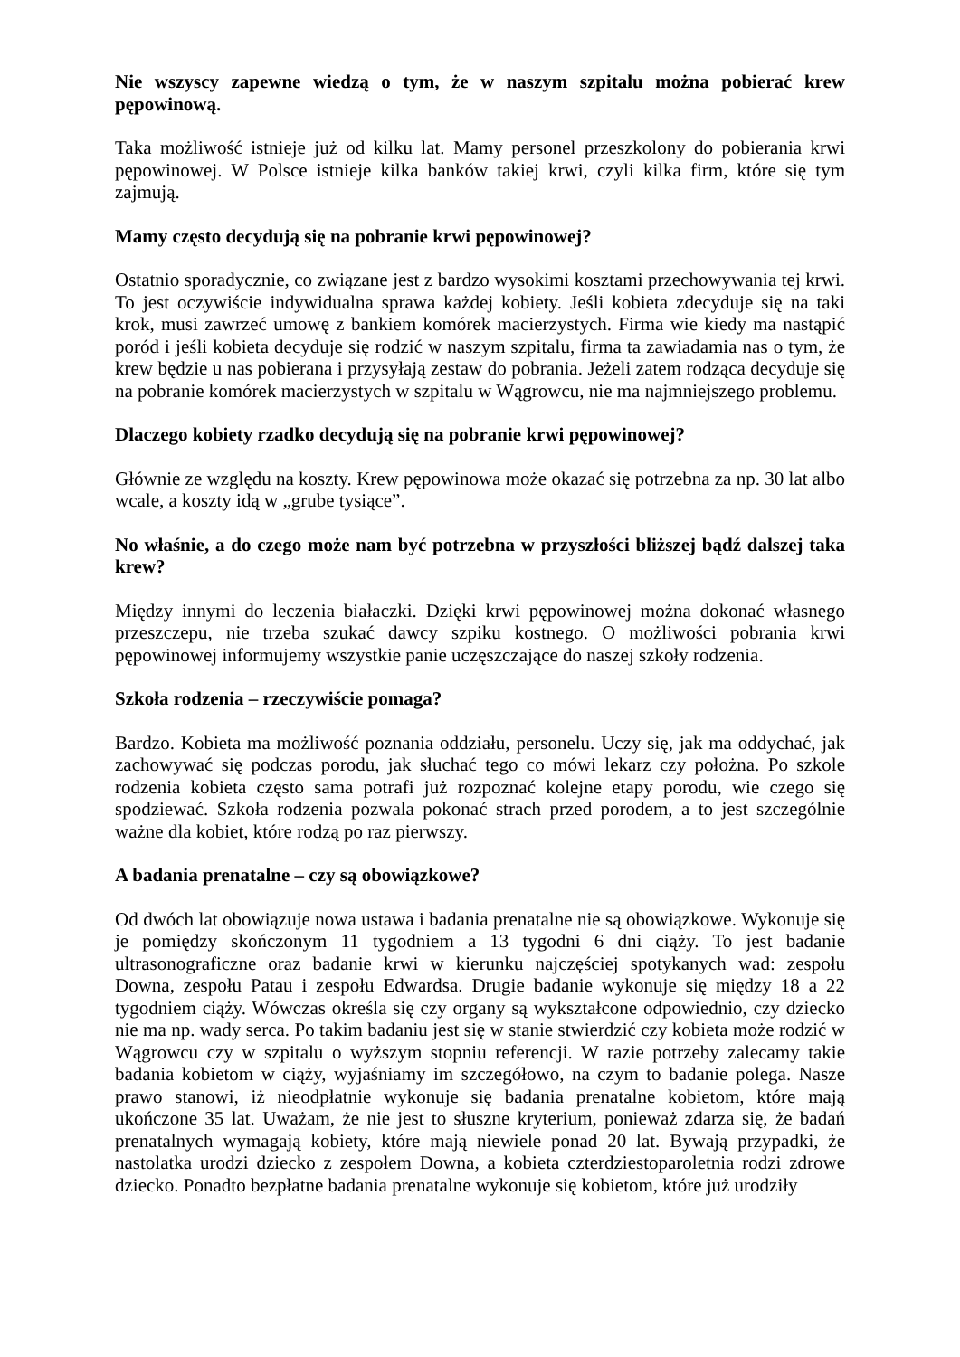Nie wszyscy zapewne wiedzą o tym, że w naszym szpitalu można pobierać krew pępowinową.
Taka możliwość istnieje już od kilku lat. Mamy personel przeszkolony do pobierania krwi pępowinowej. W Polsce istnieje kilka banków takiej krwi, czyli kilka firm, które się tym zajmują.
Mamy często decydują się na pobranie krwi pępowinowej?
Ostatnio sporadycznie, co związane jest z bardzo wysokimi kosztami przechowywania tej krwi. To jest oczywiście indywidualna sprawa każdej kobiety. Jeśli kobieta zdecyduje się na taki krok, musi zawrzeć umowę z bankiem komórek macierzystych. Firma wie kiedy ma nastąpić poród i jeśli kobieta decyduje się rodzić w naszym szpitalu, firma ta zawiadamia nas o tym, że krew będzie u nas pobierana i przysyłają zestaw do pobrania. Jeżeli zatem rodząca decyduje się na pobranie komórek macierzystych w szpitalu w Wągrowcu, nie ma najmniejszego problemu.
Dlaczego kobiety rzadko decydują się na pobranie krwi pępowinowej?
Głównie ze względu na koszty. Krew pępowinowa może okazać się potrzebna za np. 30 lat albo wcale, a koszty idą w „grube tysiące”.
No właśnie, a do czego może nam być potrzebna w przyszłości bliższej bądź dalszej taka krew?
Między innymi do leczenia białaczki. Dzięki krwi pępowinowej można dokonać własnego przeszczepu, nie trzeba szukać dawcy szpiku kostnego. O możliwości pobrania krwi pępowinowej informujemy wszystkie panie uczęszczające do naszej szkoły rodzenia.
Szkoła rodzenia – rzeczywiście pomaga?
Bardzo. Kobieta ma możliwość poznania oddziału, personelu. Uczy się, jak ma oddychać, jak zachowywać się podczas porodu, jak słuchać tego co mówi lekarz czy położna. Po szkole rodzenia kobieta często sama potrafi już rozpoznać kolejne etapy porodu, wie czego się spodziewać. Szkoła rodzenia pozwala pokonać strach przed porodem, a to jest szczególnie ważne dla kobiet, które rodzą po raz pierwszy.
A badania prenatalne – czy są obowiązkowe?
Od dwóch lat obowiązuje nowa ustawa i badania prenatalne nie są obowiązkowe. Wykonuje się je pomiędzy skończonym 11 tygodniem a 13 tygodni 6 dni ciąży. To jest badanie ultrasonograficzne oraz badanie krwi w kierunku najczęściej spotykanych wad: zespołu Downa, zespołu Patau i zespołu Edwardsa. Drugie badanie wykonuje się między 18 a 22 tygodniem ciąży. Wówczas określa się czy organy są wykształcone odpowiednio, czy dziecko nie ma np. wady serca. Po takim badaniu jest się w stanie stwierdzić czy kobieta może rodzić w Wągrowcu czy w szpitalu o wyższym stopniu referencji. W razie potrzeby zalecamy takie badania kobietom w ciąży, wyjaśniamy im szczegółowo, na czym to badanie polega. Nasze prawo stanowi, iż nieodpłatnie wykonuje się badania prenatalne kobietom, które mają ukończone 35 lat. Uważam, że nie jest to słuszne kryterium, ponieważ zdarza się, że badań prenatalnych wymagają kobiety, które mają niewiele ponad 20 lat. Bywają przypadki, że nastolatka urodzi dziecko z zespołem Downa, a kobieta czterdziestoparoletnia rodzi zdrowe dziecko. Ponadto bezpłatne badania prenatalne wykonuje się kobietom, które już urodziły